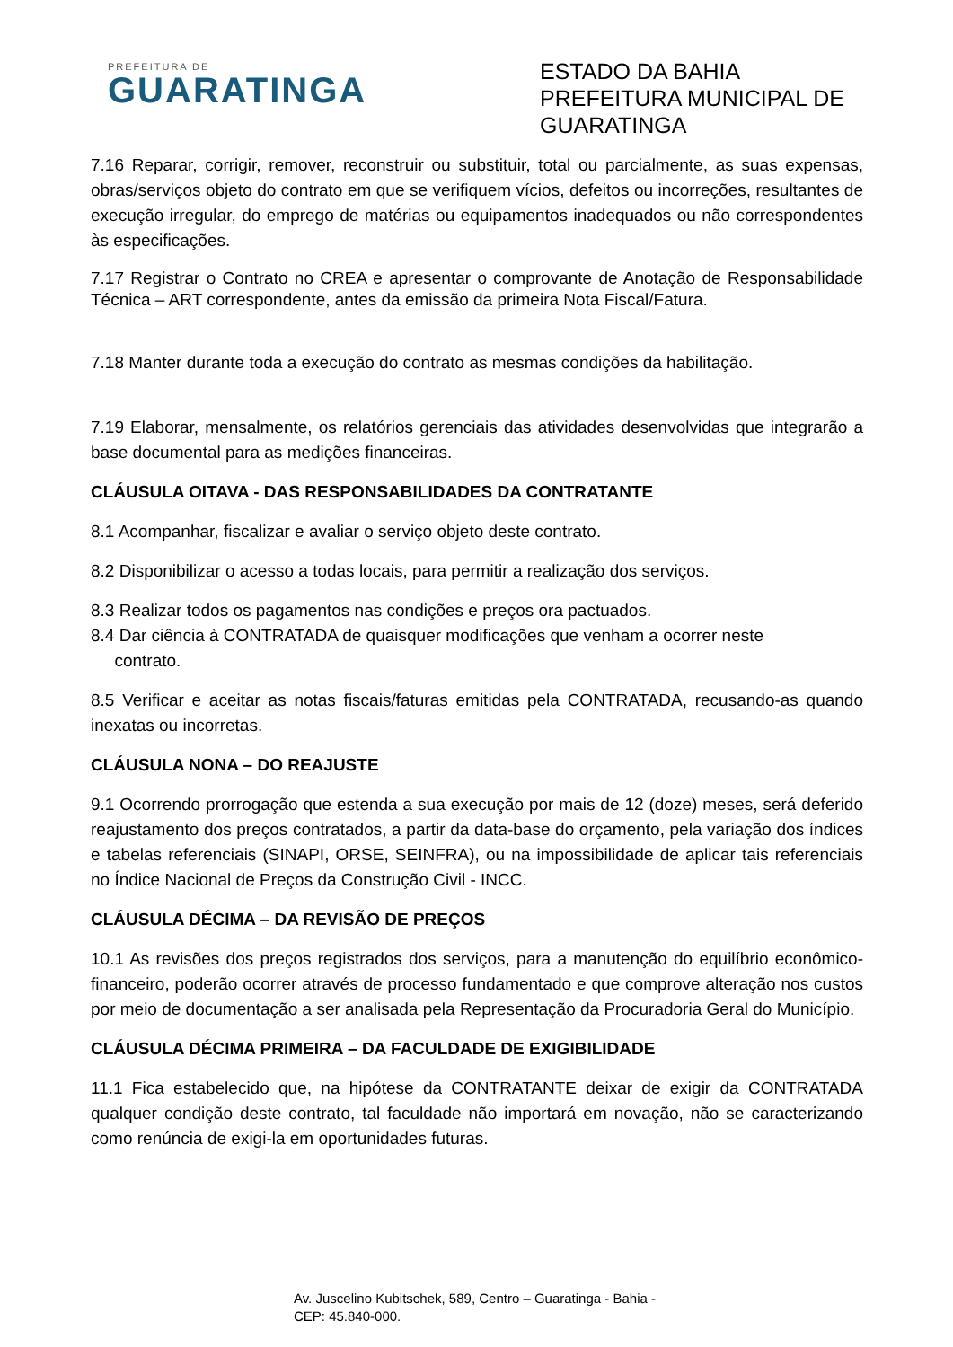PREFEITURA DE
GUARATINGA
ESTADO DA BAHIA
PREFEITURA MUNICIPAL DE GUARATINGA
7.16 Reparar, corrigir, remover, reconstruir ou substituir, total ou parcialmente, as suas expensas, obras/serviços objeto do contrato em que se verifiquem vícios, defeitos ou incorreções, resultantes de execução irregular, do emprego de matérias ou equipamentos inadequados ou não correspondentes às especificações.
7.17 Registrar o Contrato no CREA e apresentar o comprovante de Anotação de Responsabilidade Técnica – ART correspondente, antes da emissão da primeira Nota Fiscal/Fatura.
7.18 Manter durante toda a execução do contrato as mesmas condições da habilitação.
7.19 Elaborar, mensalmente, os relatórios gerenciais das atividades desenvolvidas que integrarão a base documental para as medições financeiras.
CLÁUSULA OITAVA - DAS RESPONSABILIDADES DA CONTRATANTE
8.1 Acompanhar, fiscalizar e avaliar o serviço objeto deste contrato.
8.2 Disponibilizar o acesso a todas locais, para permitir a realização dos serviços.
8.3 Realizar todos os pagamentos nas condições e preços ora pactuados.
8.4 Dar ciência à CONTRATADA de quaisquer modificações que venham a ocorrer neste
contrato.
8.5 Verificar e aceitar as notas fiscais/faturas emitidas pela CONTRATADA, recusando-as quando inexatas ou incorretas.
CLÁUSULA NONA – DO REAJUSTE
9.1 Ocorrendo prorrogação que estenda a sua execução por mais de 12 (doze) meses, será deferido reajustamento dos preços contratados, a partir da data-base do orçamento, pela variação dos índices e tabelas referenciais (SINAPI, ORSE, SEINFRA), ou na impossibilidade de aplicar tais referenciais no Índice Nacional de Preços da Construção Civil - INCC.
CLÁUSULA DÉCIMA – DA REVISÃO DE PREÇOS
10.1 As revisões dos preços registrados dos serviços, para a manutenção do equilíbrio econômico-financeiro, poderão ocorrer através de processo fundamentado e que comprove alteração nos custos por meio de documentação a ser analisada pela Representação da Procuradoria Geral do Município.
CLÁUSULA DÉCIMA PRIMEIRA – DA FACULDADE DE EXIGIBILIDADE
11.1 Fica estabelecido que, na hipótese da CONTRATANTE deixar de exigir da CONTRATADA qualquer condição deste contrato, tal faculdade não importará em novação, não se caracterizando como renúncia de exigi-la em oportunidades futuras.
Av. Juscelino Kubitschek, 589, Centro – Guaratinga - Bahia -
CEP: 45.840-000.